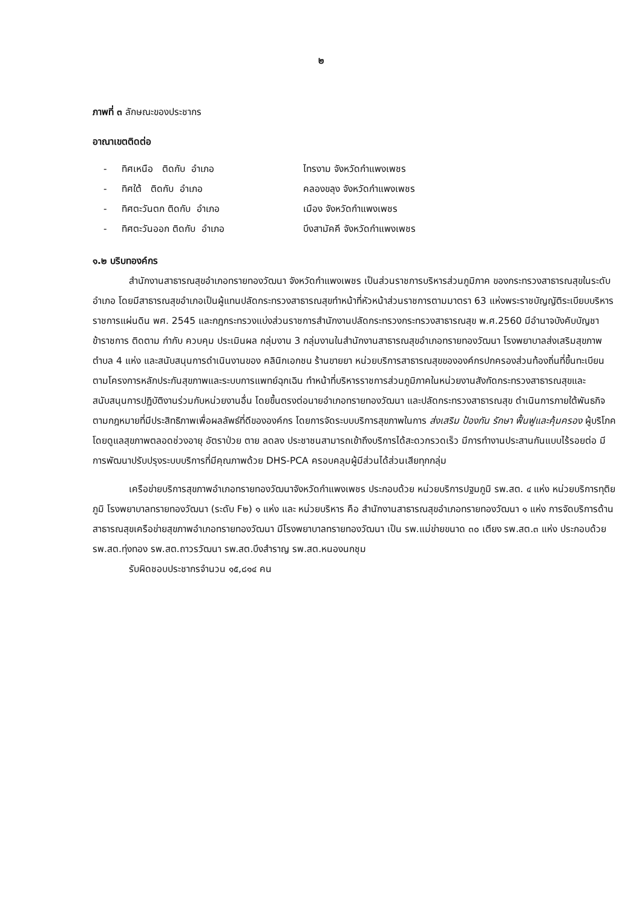๒
ภาพที่ ๓ ลักษณะของประชากร
อาณาเขตติดต่อ
- ทิศเหนือ ติดกับ อำเภอ ไทรงาม จังหวัดกำแพงเพชร
- ทิศใต้ ติดกับ อำเภอ คลองขลุง จังหวัดกำแพงเพชร
- ทิศตะวันตก ติดกับ อำเภอ เมือง จังหวัดกำแพงเพชร
- ทิศตะวันออก ติดกับ อำเภอ บึงสามัคคี จังหวัดกำแพงเพชร
๑.๒ บริบทองค์กร
สำนักงานสาธารณสุขอำเภอทรายทองวัฒนา จังหวัดกำแพงเพชร เป็นส่วนราชการบริหารส่วนภูมิภาค ของกระทรวงสาธารณสุขในระดับอำเภอ โดยมีสาธารณสุขอำเภอเป็นผู้แทนปลัดกระทรวงสาธารณสุขทำหน้าที่หัวหน้าส่วนราชการตามมาตรา 63 แห่งพระราชบัญญัติระเบียบบริหารราชการแผ่นดิน พศ. 2545 และกฎกระทรวงแบ่งส่วนราชการสำนักงานปลัดกระทรวงกระทรวงสาธารณสุข พ.ศ.2560 มีอำนาจบังคับบัญชาข้าราชการ ติดตาม กำกับ ควบคุม ประเมินผล กลุ่มงาน 3 กลุ่มงานในสำนักงานสาธารณสุขอำเภอทรายทองวัฒนา โรงพยาบาลส่งเสริมสุขภาพตำบล 4 แห่ง และสนับสนุนการดำเนินงานของ คลินิกเอกชน ร้านขายยา หน่วยบริการสาธารณสุขขององค์กรปกครองส่วนท้องถิ่นที่ขึ้นทะเบียนตามโครงการหลักประกันสุขภาพและระบบการแพทย์ฉุกเฉิน ทำหน้าที่บริหารราชการส่วนภูมิภาคในหน่วยงานสังกัดกระทรวงสาธารณสุขและสนับสนุนการปฏิบัติงานร่วมกับหน่วยงานอื่น โดยขึ้นตรงต่อนายอำเภอทรายทองวัฒนา และปลัดกระทรวงสาธารณสุข ดำเนินการภายใต้พันธกิจตามกฎหมายที่มีประสิทธิภาพเพื่อผลลัพธ์ที่ดีขององค์กร โดยการจัดระบบบริการสุขภาพในการ ส่งเสริม ป้องกัน รักษา ฟื้นฟูและคุ้มครอง ผู้บริโภค โดยดูแลสุขภาพตลอดช่วงอายุ อัตราป่วย ตาย ลดลง ประชาชนสามารถเข้าถึงบริการได้สะดวกรวดเร็ว มีการทำงานประสานกันแบบไร้รอยต่อ มีการพัฒนาปรับปรุงระบบบริการที่มีคุณภาพด้วย DHS-PCA ครอบคลุมผู้มีส่วนได้ส่วนเสียทุกกลุ่ม
เครือข่ายบริการสุขภาพอำเภอทรายทองวัฒนาจังหวัดกำแพงเพชร ประกอบด้วย หน่วยบริการปฐมภูมิ รพ.สต. ๔ แห่ง หน่วยบริการทุติยภูมิ โรงพยาบาลทรายทองวัฒนา (ระดับ F๒) ๑ แห่ง และ หน่วยบริหาร คือ สำนักงานสาธารณสุขอำเภอทรายทองวัฒนา ๑ แห่ง การจัดบริการด้านสาธารณสุขเครือข่ายสุขภาพอำเภอทรายทองวัฒนา มีโรงพยาบาลทรายทองวัฒนา เป็น รพ.แม่ข่ายขนาด ๓๐ เตียง รพ.สต.๓ แห่ง ประกอบด้วย รพ.สต.ทุ่งทอง รพ.สต.ถาวรวัฒนา รพ.สต.บึงสำราญ รพ.สต.หนองนกชุม
รับผิดชอบประชากรจำนวน ๑๕,๘๑๔ คน